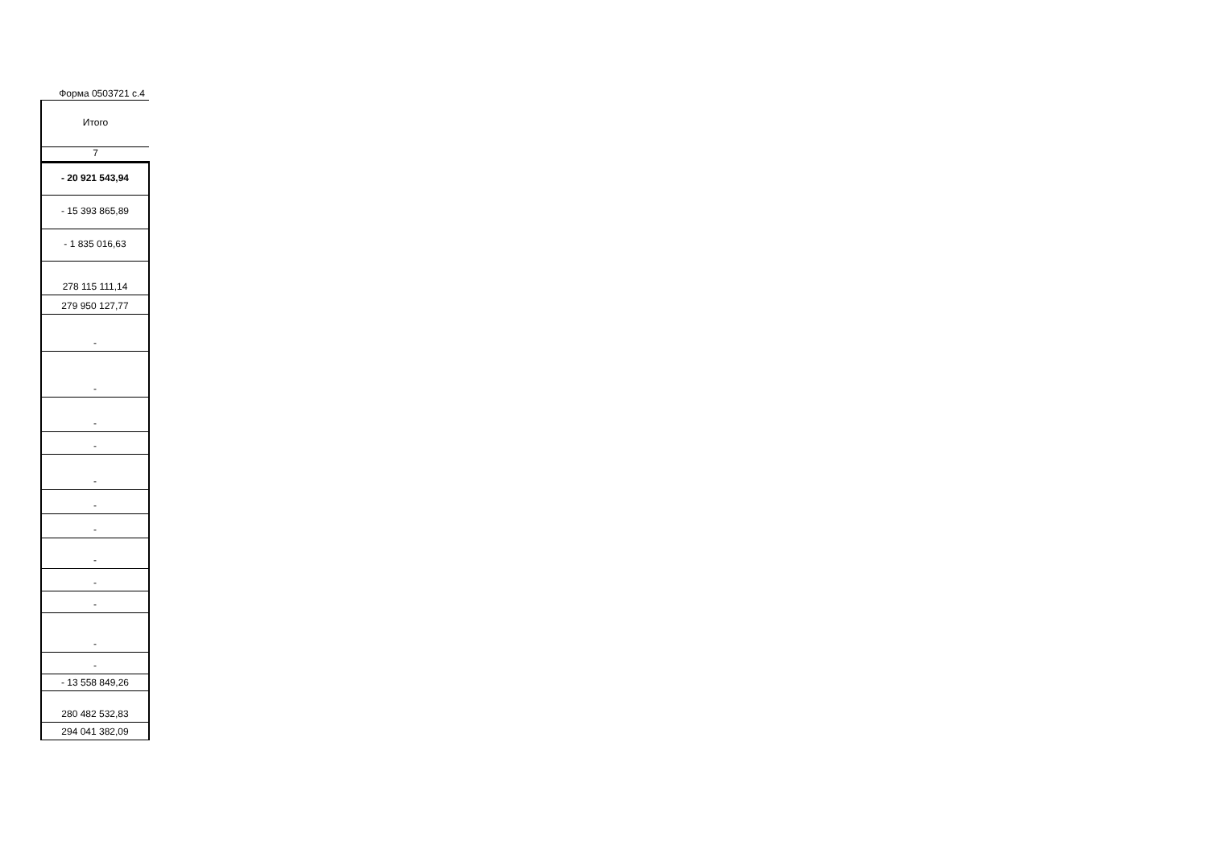Форма 0503721 с.4
| Итого |
| 7 |
| - 20 921 543,94 |
| - 15 393 865,89 |
| - 1 835 016,63 |
| 278 115 111,14 |
| 279 950 127,77 |
| - |
| - |
| - |
| - |
| - |
| - |
| - |
| - |
| - |
| - |
| - |
| - |
| - 13 558 849,26 |
| 280 482 532,83 |
| 294 041 382,09 |